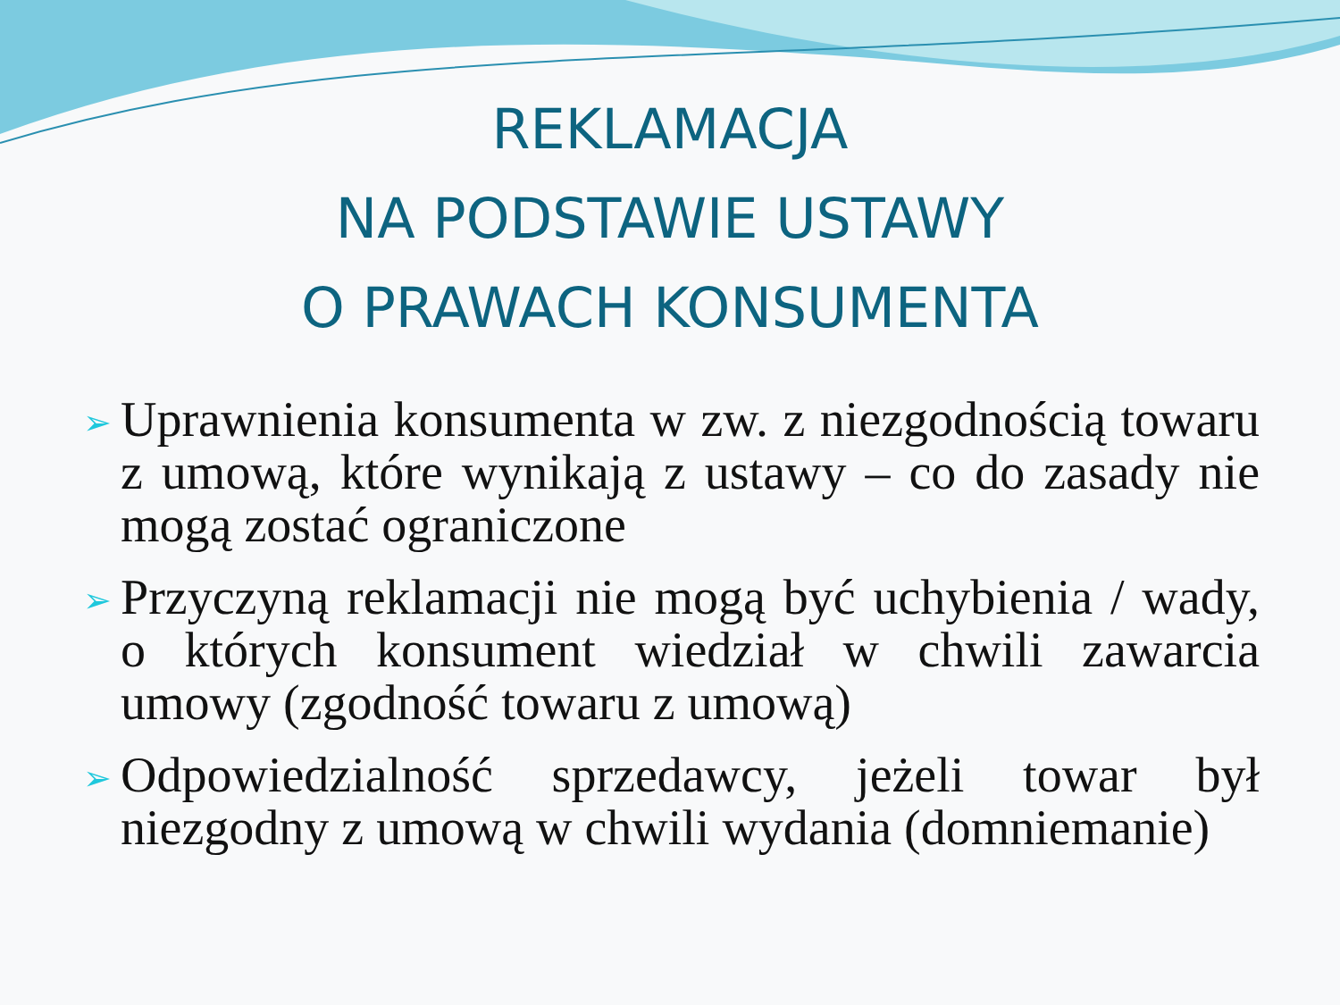REKLAMACJA
NA PODSTAWIE USTAWY
O PRAWACH KONSUMENTA
➢ Uprawnienia konsumenta w zw. z niezgodnością towaru z umową, które wynikają z ustawy – co do zasady nie mogą zostać ograniczone
➢ Przyczyną reklamacji nie mogą być uchybienia / wady, o których konsument wiedział w chwili zawarcia umowy (zgodność towaru z umową)
➢ Odpowiedzialność sprzedawcy, jeżeli towar był niezgodny z umową w chwili wydania (domniemanie)